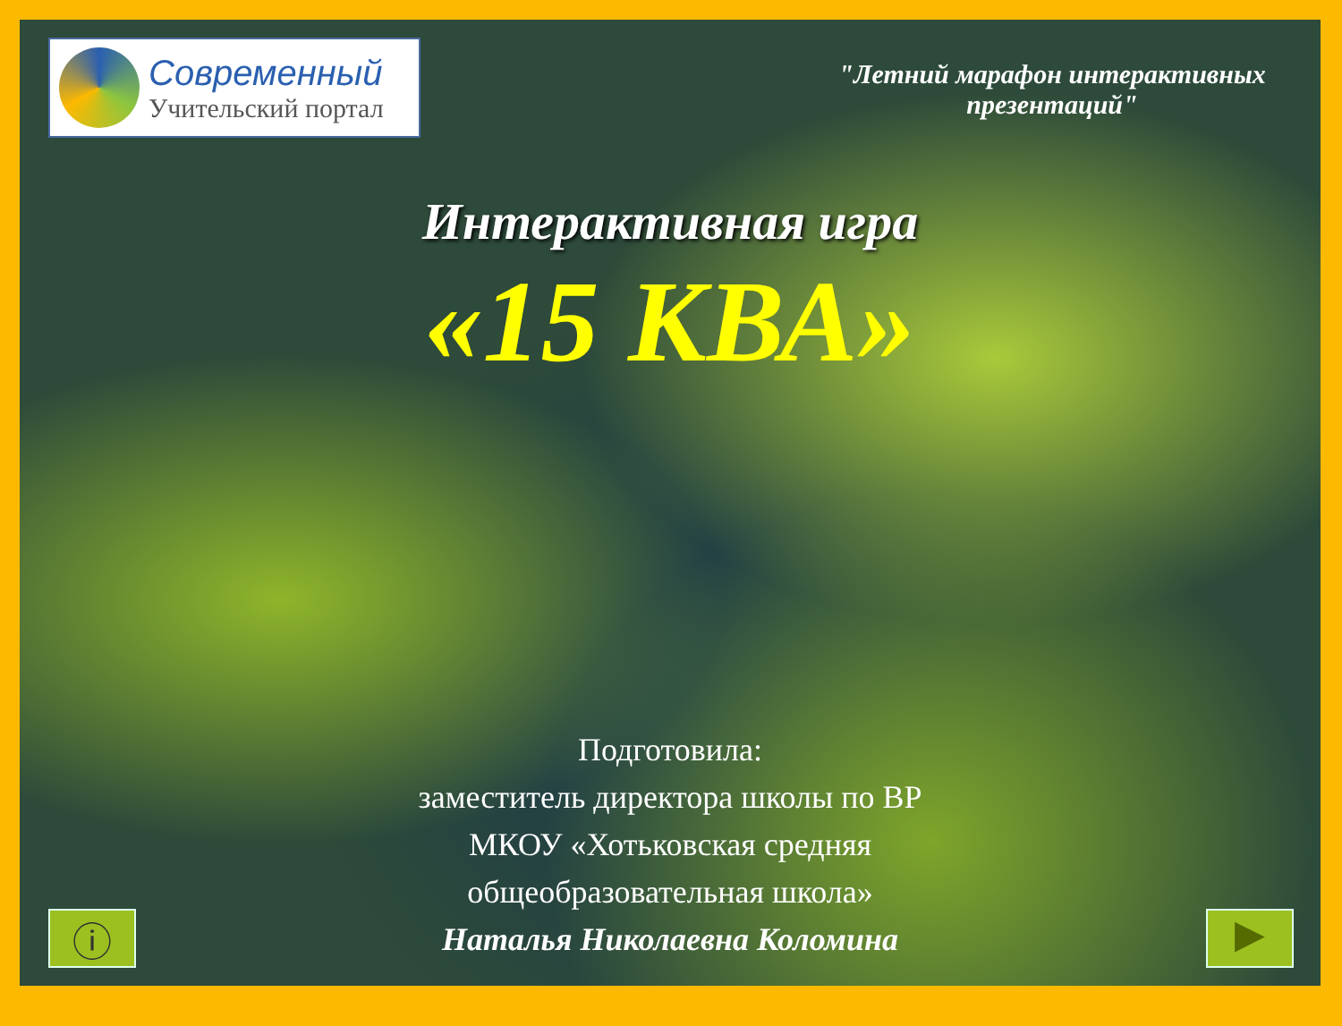Современный
Учительский портал
"Летний марафон интерактивных презентаций"
Интерактивная игра
«15 КВА»
Подготовила:
заместитель директора школы по ВР
МКОУ «Хотьковская средняя
общеобразовательная школа»
Наталья Николаевна Коломина
ⓘ ▶